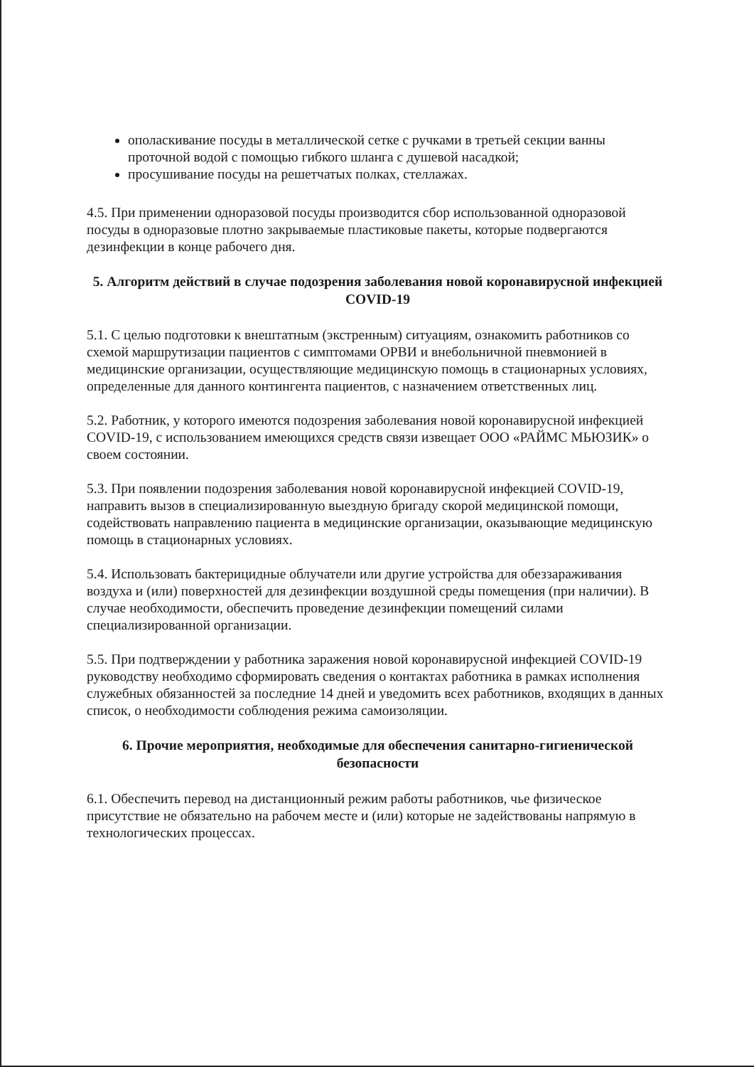ополаскивание посуды в металлической сетке с ручками в третьей секции ванны проточной водой с помощью гибкого шланга с душевой насадкой;
просушивание посуды на решетчатых полках, стеллажах.
4.5. При применении одноразовой посуды производится сбор использованной одноразовой посуды в одноразовые плотно закрываемые пластиковые пакеты, которые подвергаются дезинфекции в конце рабочего дня.
5. Алгоритм действий в случае подозрения заболевания новой коронавирусной инфекцией COVID-19
5.1. С целью подготовки к внештатным (экстренным) ситуациям, ознакомить работников со схемой маршрутизации пациентов с симптомами ОРВИ и внебольничной пневмонией в медицинские организации, осуществляющие медицинскую помощь в стационарных условиях, определенные для данного контингента пациентов, с назначением ответственных лиц.
5.2. Работник, у которого имеются подозрения заболевания новой коронавирусной инфекцией COVID-19, с использованием имеющихся средств связи извещает ООО «РАЙМС МЬЮЗИК» о своем состоянии.
5.3. При появлении подозрения заболевания новой коронавирусной инфекцией COVID-19, направить вызов в специализированную выездную бригаду скорой медицинской помощи, содействовать направлению пациента в медицинские организации, оказывающие медицинскую помощь в стационарных условиях.
5.4. Использовать бактерицидные облучатели или другие устройства для обеззараживания воздуха и (или) поверхностей для дезинфекции воздушной среды помещения (при наличии). В случае необходимости, обеспечить проведение дезинфекции помещений силами специализированной организации.
5.5. При подтверждении у работника заражения новой коронавирусной инфекцией COVID-19 руководству необходимо сформировать сведения о контактах работника в рамках исполнения служебных обязанностей за последние 14 дней и уведомить всех работников, входящих в данных список, о необходимости соблюдения режима самоизоляции.
6. Прочие мероприятия, необходимые для обеспечения санитарно-гигиенической безопасности
6.1. Обеспечить перевод на дистанционный режим работы работников, чье физическое присутствие не обязательно на рабочем месте и (или) которые не задействованы напрямую в технологических процессах.